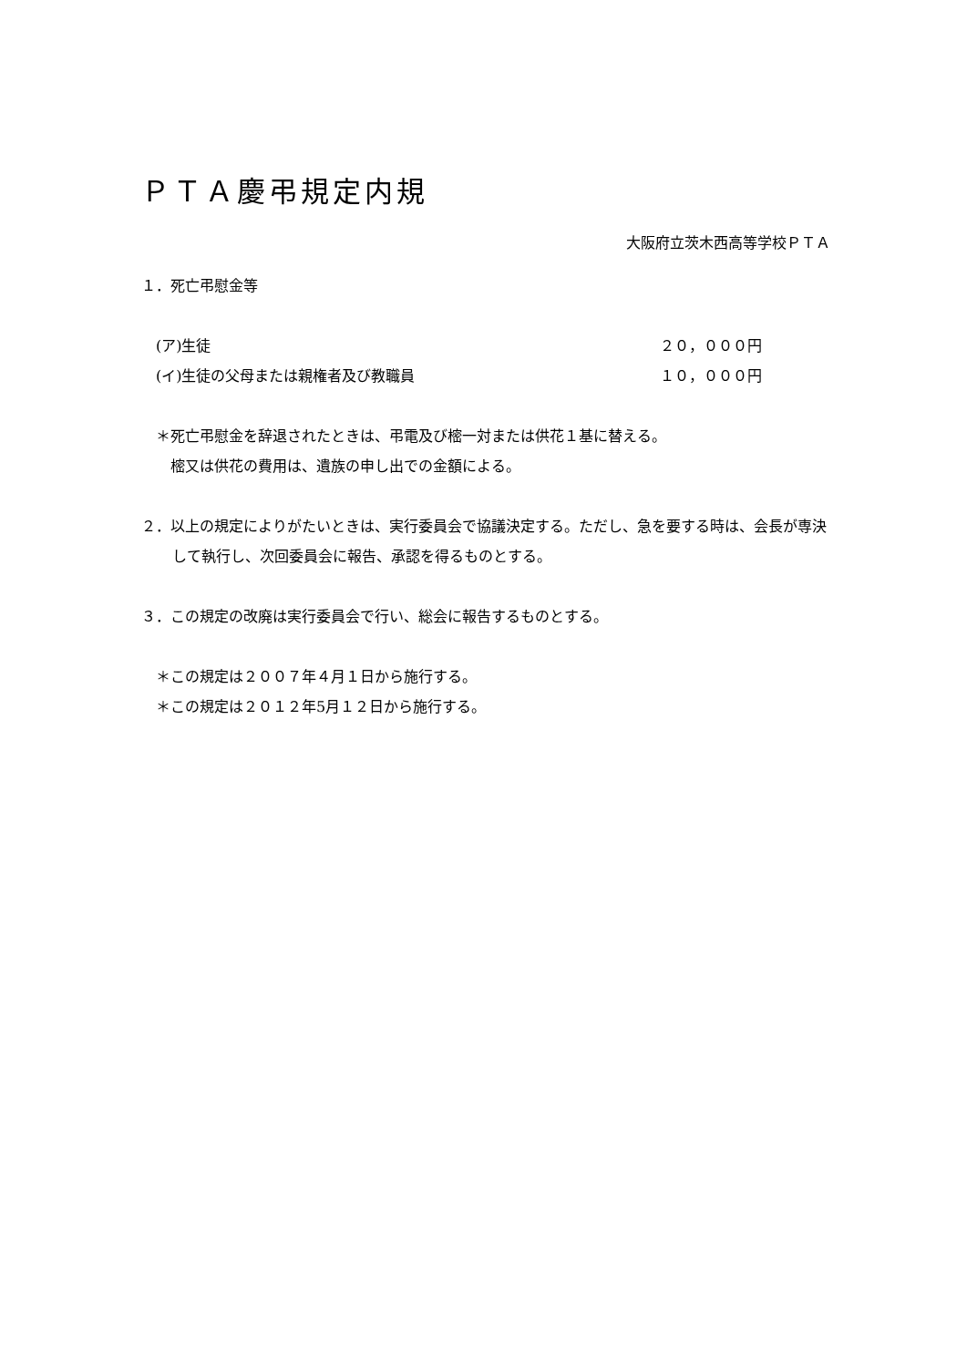ＰＴＡ慶弔規定内規
大阪府立茨木西高等学校ＰＴＡ
１．死亡弔慰金等
(ア)生徒 ２０，０００円
(イ)生徒の父母または親権者及び教職員 １０，０００円
＊死亡弔慰金を辞退されたときは、弔電及び樒一対または供花１基に替える。
樒又は供花の費用は、遺族の申し出での金額による。
２．以上の規定によりがたいときは、実行委員会で協議決定する。ただし、急を要する時は、会長が専決して執行し、次回委員会に報告、承認を得るものとする。
３．この規定の改廃は実行委員会で行い、総会に報告するものとする。
＊この規定は２００７年４月１日から施行する。
＊この規定は２０１２年5月１２日から施行する。